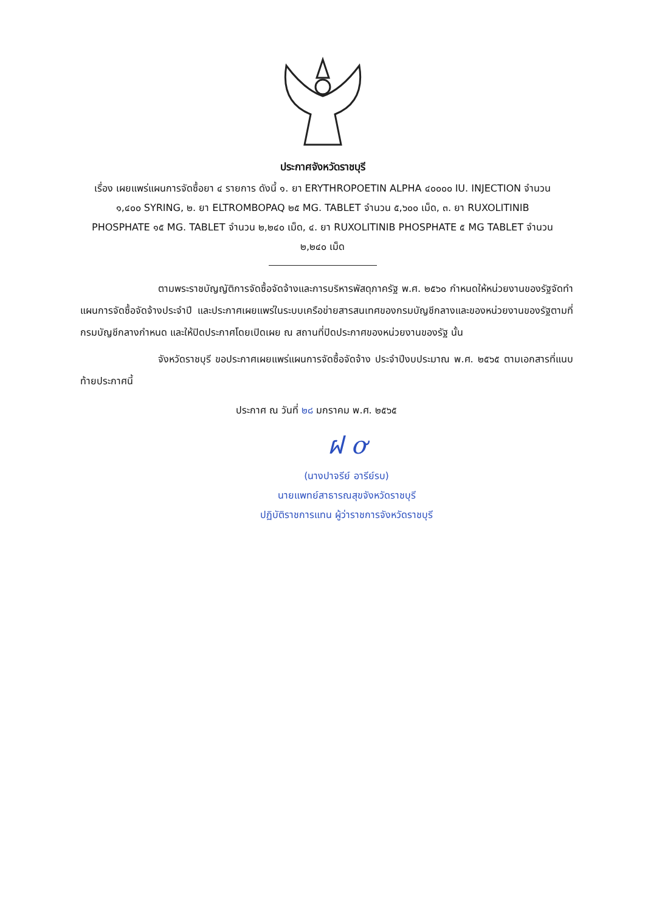ประกาศจังหวัดราชบุรี
เรื่อง เผยแพร่แผนการจัดซื้อยา ๔ รายการ ดังนี้ ๑. ยา ERYTHROPOETIN ALPHA ๔๐๐๐๐ IU. INJECTION จำนวน ๑,๔๐๐ SYRING, ๒. ยา ELTROMBOPAQ ๒๕ MG. TABLET จำนวน ๕,๖๐๐ เม็ด, ๓. ยา RUXOLITINIB PHOSPHATE ๑๕ MG. TABLET จำนวน ๒,๒๔๐ เม็ด, ๔. ยา RUXOLITINIB PHOSPHATE ๕ MG TABLET จำนวน ๒,๒๔๐ เม็ด
ตามพระราชบัญญัติการจัดซื้อจัดจ้างและการบริหารพัสดุภาครัฐ พ.ศ. ๒๕๖๐ กำหนดให้หน่วยงานของรัฐจัดทำแผนการจัดซื้อจัดจ้างประจำปี และประกาศเผยแพร่ในระบบเครือข่ายสารสนเทศของกรมบัญชีกลางและของหน่วยงานของรัฐตามที่กรมบัญชีกลางกำหนด และให้ปิดประกาศโดยเปิดเผย ณ สถานที่ปิดประกาศของหน่วยงานของรัฐ นั้น
จังหวัดราชบุรี ขอประกาศเผยแพร่แผนการจัดซื้อจัดจ้าง ประจำปีงบประมาณ พ.ศ. ๒๕๖๕ ตามเอกสารที่แนบท้ายประกาศนี้
ประกาศ ณ วันที่ ๒๘ มกราคม พ.ศ. ๒๕๖๕
ฝ ơ
(นางปาจรีย์ อารีย์รบ)
นายแพทย์สาธารณสุขจังหวัดราชบุรี
ปฏิบัติราชการแทน ผู้ว่าราชการจังหวัดราชบุรี